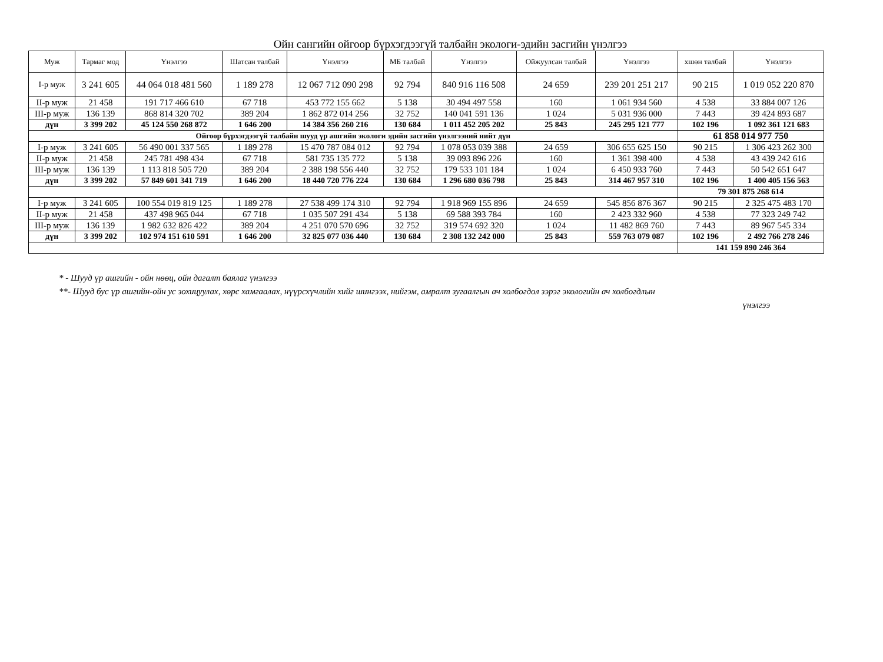Ойн сангийн ойгоор бүрхэгдээгүй талбайн экологи-эдийн засгийн үнэлгээ
| Муж | Тармаг мод | Үнэлгээ | Шатсан талбай | Үнэлгээ | МБ талбай | Үнэлгээ | Ойжуулсан талбай | Үнэлгээ | хшөн талбай | Үнэлгээ |
| --- | --- | --- | --- | --- | --- | --- | --- | --- | --- | --- |
| І-р муж | 3 241 605 | 44 064 018 481 560 | 1 189 278 | 12 067 712 090 298 | 92 794 | 840 916 116 508 | 24 659 | 239 201 251 217 | 90 215 | 1 019 052 220 870 |
| ІІ-р муж | 21 458 | 191 717 466 610 | 67 718 | 453 772 155 662 | 5 138 | 30 494 497 558 | 160 | 1 061 934 560 | 4 538 | 33 884 007 126 |
| ІІІ-р муж | 136 139 | 868 814 320 702 | 389 204 | 1 862 872 014 256 | 32 752 | 140 041 591 136 | 1 024 | 5 031 936 000 | 7 443 | 39 424 893 687 |
| дүн | 3 399 202 | 45 124 550 268 872 | 1 646 200 | 14 384 356 260 216 | 130 684 | 1 011 452 205 202 | 25 843 | 245 295 121 777 | 102 196 | 1 092 361 121 683 |
| Ойгоор бүрхэгдээгүй талбайн шууд үр ашгийн экологи эдийн засгийн үнэлгээний нийт дүн | | | | | | | | | 61 858 014 977 750 | |
| І-р муж | 3 241 605 | 56 490 001 337 565 | 1 189 278 | 15 470 787 084 012 | 92 794 | 1 078 053 039 388 | 24 659 | 306 655 625 150 | 90 215 | 1 306 423 262 300 |
| ІІ-р муж | 21 458 | 245 781 498 434 | 67 718 | 581 735 135 772 | 5 138 | 39 093 896 226 | 160 | 1 361 398 400 | 4 538 | 43 439 242 616 |
| ІІІ-р муж | 136 139 | 1 113 818 505 720 | 389 204 | 2 388 198 556 440 | 32 752 | 179 533 101 184 | 1 024 | 6 450 933 760 | 7 443 | 50 542 651 647 |
| дүн | 3 399 202 | 57 849 601 341 719 | 1 646 200 | 18 440 720 776 224 | 130 684 | 1 296 680 036 798 | 25 843 | 314 467 957 310 | 102 196 | 1 400 405 156 563 |
| | | | | | | | | | 79 301 875 268 614 | |
| І-р муж | 3 241 605 | 100 554 019 819 125 | 1 189 278 | 27 538 499 174 310 | 92 794 | 1 918 969 155 896 | 24 659 | 545 856 876 367 | 90 215 | 2 325 475 483 170 |
| ІІ-р муж | 21 458 | 437 498 965 044 | 67 718 | 1 035 507 291 434 | 5 138 | 69 588 393 784 | 160 | 2 423 332 960 | 4 538 | 77 323 249 742 |
| ІІІ-р муж | 136 139 | 1 982 632 826 422 | 389 204 | 4 251 070 570 696 | 32 752 | 319 574 692 320 | 1 024 | 11 482 869 760 | 7 443 | 89 967 545 334 |
| дүн | 3 399 202 | 102 974 151 610 591 | 1 646 200 | 32 825 077 036 440 | 130 684 | 2 308 132 242 000 | 25 843 | 559 763 079 087 | 102 196 | 2 492 766 278 246 |
| | | | | | | | | | 141 159 890 246 364 | |
* - Шууд үр ашгийн - ойн нөөц, ойн дагалт баялаг үнэлгээ
**- Шууд бус үр ашгийн-ойн ус зохицуулах, хөрс хамгаалах, нүүрсхүчлийн хийг шингээх, нийгэм, амралт зугаалгын ач холбогдол зэрэг экологийн ач холбогдлын
үнэлгээ